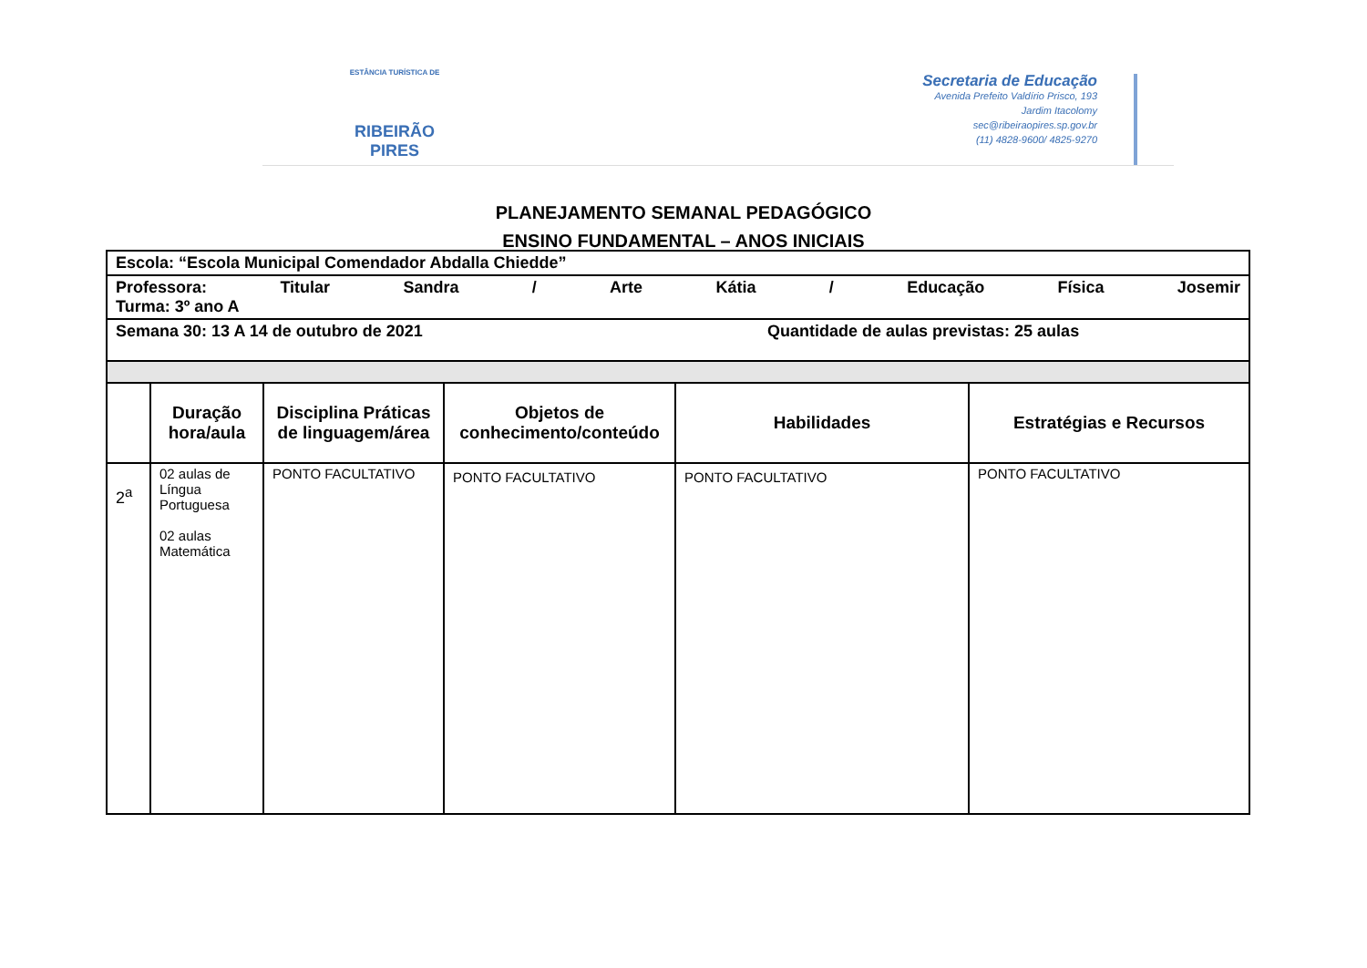ESTÂNCIA TURÍSTICA DE
RIBEIRÃO
PIRES
Secretaria de Educação
Avenida Prefeito Valdírio Prisco, 193
Jardim Itacolomy
sec@ribeiraopires.sp.gov.br
(11) 4828-9600/ 4825-9270
PLANEJAMENTO SEMANAL PEDAGÓGICO
ENSINO FUNDAMENTAL – ANOS INICIAIS
| Escola: “Escola Municipal Comendador Abdalla Chiedde” | | | | | |
| Professora: Titular Sandra / Arte Kátia / Educação Física Josemir Turma: 3º ano A | | | | | |
| Semana 30: 13 A 14 de outubro de 2021 Quantidade de aulas previstas: 25 aulas | | | | | |
| | Duração hora/aula | Disciplina Práticas de linguagem/área | Objetos de conhecimento/conteúdo | Habilidades | Estratégias e Recursos |
| 2<sup>a</sup> | 02 aulas de Língua Portuguesa 02 aulas Matemática | PONTO FACULTATIVO | PONTO FACULTATIVO | PONTO FACULTATIVO | PONTO FACULTATIVO |